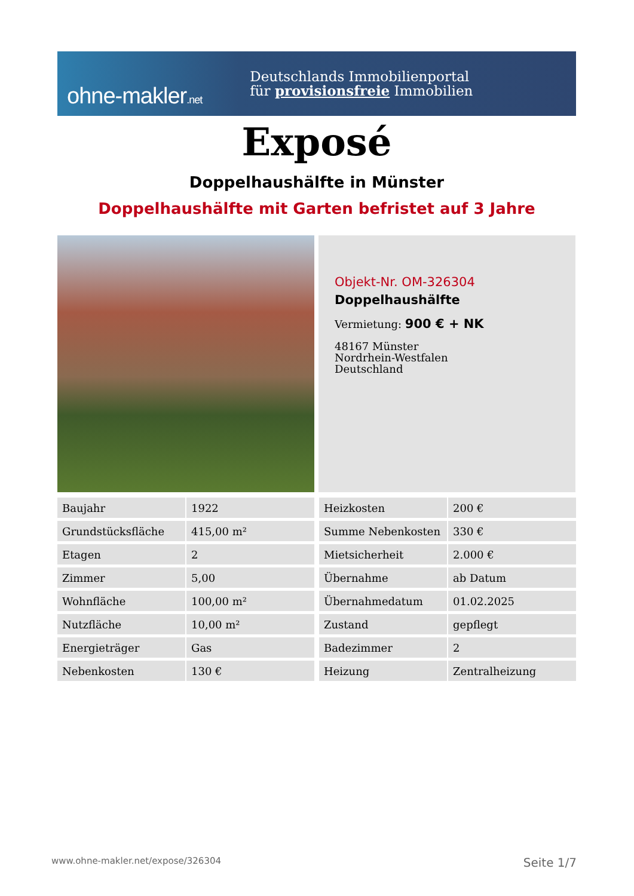ohne-makler.net
Deutschlands Immobilienportal
für provisionsfreie Immobilien
Exposé
Doppelhaushälfte in Münster
Doppelhaushälfte mit Garten befristet auf 3 Jahre
Objekt-Nr. OM-326304
Doppelhaushälfte
Vermietung: 900 € + NK
48167 Münster
Nordrhein-Westfalen
Deutschland
| Baujahr | 1922 |
| Grundstücksfläche | 415,00 m² |
| Etagen | 2 |
| Zimmer | 5,00 |
| Wohnfläche | 100,00 m² |
| Nutzfläche | 10,00 m² |
| Energieträger | Gas |
| Nebenkosten | 130 € |
| Heizkosten | 200 € |
| Summe Nebenkosten | 330 € |
| Mietsicherheit | 2.000 € |
| Übernahme | ab Datum |
| Übernahmedatum | 01.02.2025 |
| Zustand | gepflegt |
| Badezimmer | 2 |
| Heizung | Zentralheizung |
www.ohne-makler.net/expose/326304 Seite 1/7